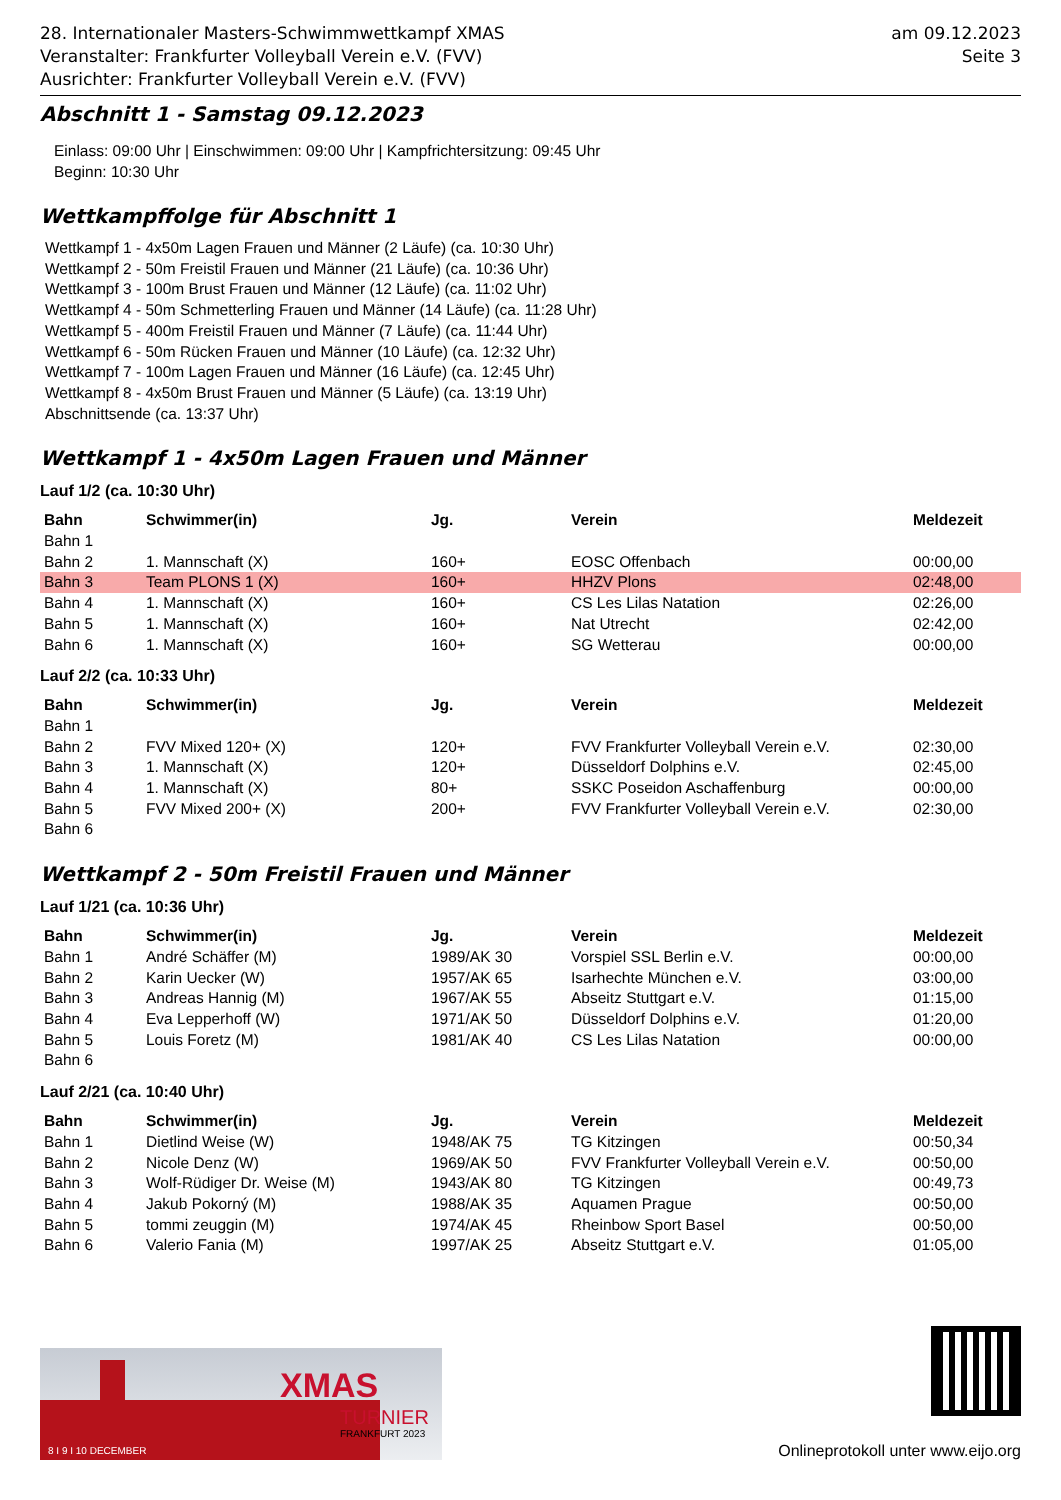28. Internationaler Masters-Schwimmwettkampf XMAS
Veranstalter: Frankfurter Volleyball Verein e.V. (FVV)
Ausrichter: Frankfurter Volleyball Verein e.V. (FVV)
am 09.12.2023
Seite 3
Abschnitt 1 - Samstag 09.12.2023
Einlass: 09:00 Uhr | Einschwimmen: 09:00 Uhr | Kampfrichtersitzung: 09:45 Uhr
Beginn: 10:30 Uhr
Wettkampffolge für Abschnitt 1
Wettkampf 1 - 4x50m Lagen Frauen und Männer (2 Läufe) (ca. 10:30 Uhr)
Wettkampf 2 - 50m Freistil Frauen und Männer (21 Läufe) (ca. 10:36 Uhr)
Wettkampf 3 - 100m Brust Frauen und Männer (12 Läufe) (ca. 11:02 Uhr)
Wettkampf 4 - 50m Schmetterling Frauen und Männer (14 Läufe) (ca. 11:28 Uhr)
Wettkampf 5 - 400m Freistil Frauen und Männer (7 Läufe) (ca. 11:44 Uhr)
Wettkampf 6 - 50m Rücken Frauen und Männer (10 Läufe) (ca. 12:32 Uhr)
Wettkampf 7 - 100m Lagen Frauen und Männer (16 Läufe) (ca. 12:45 Uhr)
Wettkampf 8 - 4x50m Brust Frauen und Männer (5 Läufe) (ca. 13:19 Uhr)
Abschnittsende (ca. 13:37 Uhr)
Wettkampf 1 - 4x50m Lagen Frauen und Männer
Lauf 1/2 (ca. 10:30 Uhr)
| Bahn | Schwimmer(in) | Jg. | Verein | Meldezeit |
| --- | --- | --- | --- | --- |
| Bahn 1 | | | | |
| Bahn 2 | 1. Mannschaft (X) | 160+ | EOSC Offenbach | 00:00,00 |
| Bahn 3 | Team PLONS 1 (X) | 160+ | HHZV Plons | 02:48,00 |
| Bahn 4 | 1. Mannschaft (X) | 160+ | CS Les Lilas Natation | 02:26,00 |
| Bahn 5 | 1. Mannschaft (X) | 160+ | Nat Utrecht | 02:42,00 |
| Bahn 6 | 1. Mannschaft (X) | 160+ | SG Wetterau | 00:00,00 |
Lauf 2/2 (ca. 10:33 Uhr)
| Bahn | Schwimmer(in) | Jg. | Verein | Meldezeit |
| --- | --- | --- | --- | --- |
| Bahn 1 | | | | |
| Bahn 2 | FVV Mixed 120+ (X) | 120+ | FVV Frankfurter Volleyball Verein e.V. | 02:30,00 |
| Bahn 3 | 1. Mannschaft (X) | 120+ | Düsseldorf Dolphins e.V. | 02:45,00 |
| Bahn 4 | 1. Mannschaft (X) | 80+ | SSKC Poseidon Aschaffenburg | 00:00,00 |
| Bahn 5 | FVV Mixed 200+ (X) | 200+ | FVV Frankfurter Volleyball Verein e.V. | 02:30,00 |
| Bahn 6 | | | | |
Wettkampf 2 - 50m Freistil Frauen und Männer
Lauf 1/21 (ca. 10:36 Uhr)
| Bahn | Schwimmer(in) | Jg. | Verein | Meldezeit |
| --- | --- | --- | --- | --- |
| Bahn 1 | André Schäffer (M) | 1989/AK 30 | Vorspiel SSL Berlin e.V. | 00:00,00 |
| Bahn 2 | Karin Uecker (W) | 1957/AK 65 | Isarhechte München e.V. | 03:00,00 |
| Bahn 3 | Andreas Hannig (M) | 1967/AK 55 | Abseitz Stuttgart e.V. | 01:15,00 |
| Bahn 4 | Eva Lepperhoff (W) | 1971/AK 50 | Düsseldorf Dolphins e.V. | 01:20,00 |
| Bahn 5 | Louis Foretz (M) | 1981/AK 40 | CS Les Lilas Natation | 00:00,00 |
| Bahn 6 | | | | |
Lauf 2/21 (ca. 10:40 Uhr)
| Bahn | Schwimmer(in) | Jg. | Verein | Meldezeit |
| --- | --- | --- | --- | --- |
| Bahn 1 | Dietlind Weise (W) | 1948/AK 75 | TG Kitzingen | 00:50,34 |
| Bahn 2 | Nicole Denz (W) | 1969/AK 50 | FVV Frankfurter Volleyball Verein e.V. | 00:50,00 |
| Bahn 3 | Wolf-Rüdiger Dr. Weise (M) | 1943/AK 80 | TG Kitzingen | 00:49,73 |
| Bahn 4 | Jakub Pokorný (M) | 1988/AK 35 | Aquamen Prague | 00:50,00 |
| Bahn 5 | tommi zeuggin (M) | 1974/AK 45 | Rheinbow Sport Basel | 00:50,00 |
| Bahn 6 | Valerio Fania (M) | 1997/AK 25 | Abseitz Stuttgart e.V. | 01:05,00 |
XMAS
TURNIER
FRANKFURT 2023
8 I 9 I 10 DECEMBER
Onlineprotokoll unter www.eijo.org